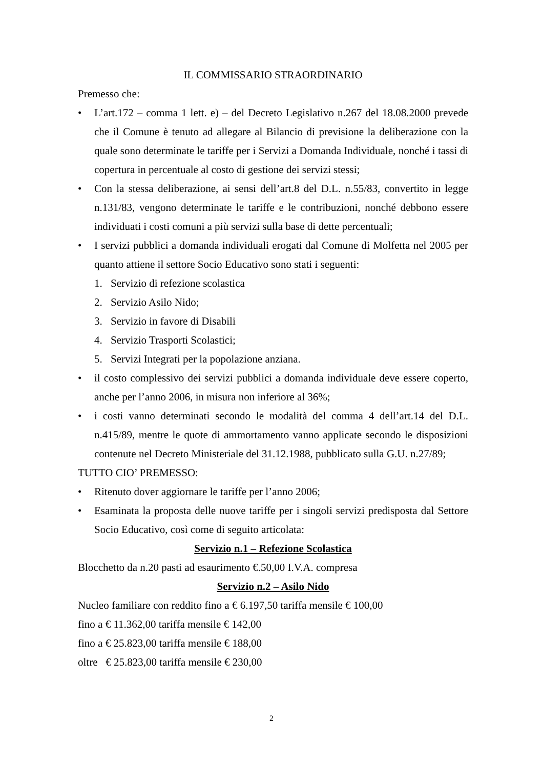IL COMMISSARIO STRAORDINARIO
Premesso che:
• L’art.172 – comma 1 lett. e) – del Decreto Legislativo n.267 del 18.08.2000 prevede che il Comune è tenuto ad allegare al Bilancio di previsione la deliberazione con la quale sono determinate le tariffe per i Servizi a Domanda Individuale, nonché i tassi di copertura in percentuale al costo di gestione dei servizi stessi;
• Con la stessa deliberazione, ai sensi dell’art.8 del D.L. n.55/83, convertito in legge n.131/83, vengono determinate le tariffe e le contribuzioni, nonché debbono essere individuati i costi comuni a più servizi sulla base di dette percentuali;
• I servizi pubblici a domanda individuali erogati dal Comune di Molfetta nel 2005 per quanto attiene il settore Socio Educativo sono stati i seguenti:
1. Servizio di refezione scolastica
2. Servizio Asilo Nido;
3. Servizio in favore di Disabili
4. Servizio Trasporti Scolastici;
5. Servizi Integrati per la popolazione anziana.
• il costo complessivo dei servizi pubblici a domanda individuale deve essere coperto, anche per l’anno 2006, in misura non inferiore al 36%;
• i costi vanno determinati secondo le modalità del comma 4 dell’art.14 del D.L. n.415/89, mentre le quote di ammortamento vanno applicate secondo le disposizioni contenute nel Decreto Ministeriale del 31.12.1988, pubblicato sulla G.U. n.27/89;
TUTTO CIO’ PREMESSO:
• Ritenuto dover aggiornare le tariffe per l’anno 2006;
• Esaminata la proposta delle nuove tariffe per i singoli servizi predisposta dal Settore Socio Educativo, così come di seguito articolata:
Servizio n.1 – Refezione Scolastica
Blocchetto da n.20 pasti ad esaurimento €.50,00 I.V.A. compresa
Servizio n.2 – Asilo Nido
Nucleo familiare con reddito fino a € 6.197,50 tariffa mensile € 100,00
fino a € 11.362,00 tariffa mensile € 142,00
fino a € 25.823,00 tariffa mensile € 188,00
oltre € 25.823,00 tariffa mensile € 230,00
2